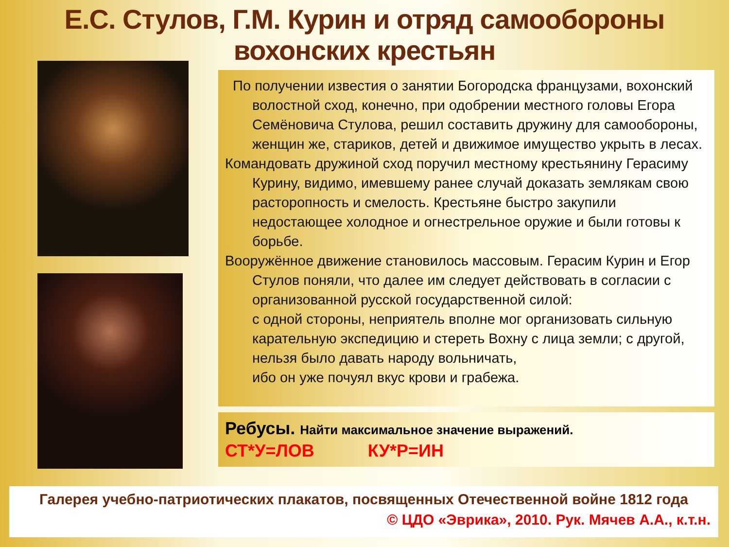Е.С. Стулов, Г.М. Курин и отряд самообороны
вохонских крестьян
По получении известия о занятии Богородска французами, вохонский волостной сход, конечно, при одобрении местного головы Егора Семёновича Стулова, решил составить дружину для самообороны, женщин же, стариков, детей и движимое имущество укрыть в лесах.
Командовать дружиной сход поручил местному крестьянину Герасиму Курину, видимо, имевшему ранее случай доказать землякам свою расторопность и смелость. Крестьяне быстро закупили недостающее холодное и огнестрельное оружие и были готовы к борьбе.
Вооружённое движение становилось массовым. Герасим Курин и Егор Стулов поняли, что далее им следует действовать в согласии с организованной русской государственной силой:
с одной стороны, неприятель вполне мог организовать сильную карательную экспедицию и стереть Вохну с лица земли; с другой, нельзя было давать народу вольничать,
ибо он уже почуял вкус крови и грабежа.
Ребусы. Найти максимальное значение выражений.
СТ*У=ЛОВ КУ*Р=ИН
Галерея учебно-патриотических плакатов, посвященных Отечественной войне 1812 года
© ЦДО «Эврика», 2010. Рук. Мячев А.А., к.т.н.